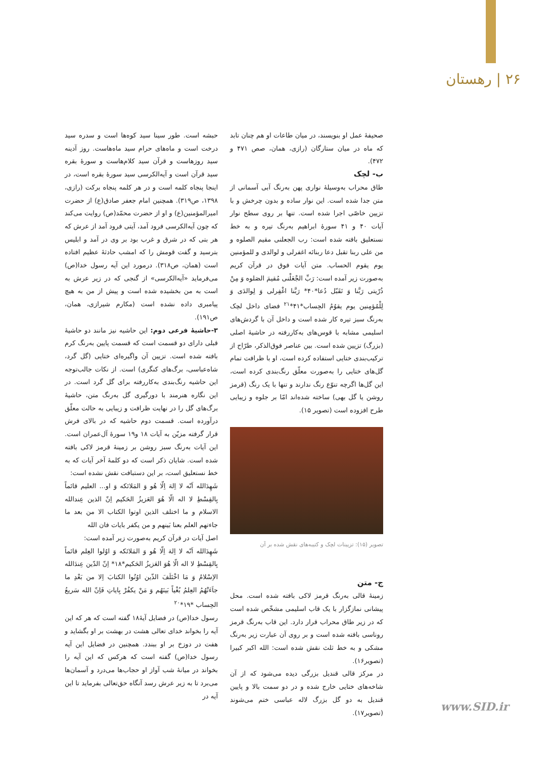۲۶ | رهستان
حبشه است. طور سینا سید کوه‌ها است و سدره سید درخت است و ماه‌های حرام سید ماه‌هاست. روز آدینه سید روزهاست و قرآن سید کلام‌هاست و سورهٔ بقره سید قرآن است و آیه‌الکرسی سید سورهٔ بقره است، در اینجا پنجاه کلمه است و در هر کلمه پنجاه برکت (رازی، ۱۳۹۸، ص۳۱۹). همچنین امام جعفر صادق(ع) از حضرت امیرالمؤمنین(ع) و او از حضرت محمّد(ص) روایت می‌کند که چون آیه‌الکرسی فرود آمد، آیتی فرود آمد از عرش که هر بتی که در شرق و غرب بود بر وی در آمد و ابلیس بترسید و گفت قومش را که امشب حادثهٔ عظیم افتاده است (همان، ص۳۱۸). درمورد این آیه رسول خدا(ص) می‌فرماید «آیه‌الکرسی» از گنجی که در زیر عرش به است به من بخشیده شده است و پیش از من به هیچ پیامبری داده نشده است (مکارم شیرازی، همان، ص۱۹۱).
۳-حاشیهٔ فرعی دوم: این حاشیه نیز مانند دو حاشیهٔ قبلی دارای دو قسمت است که قسمت پایین به‌رنگ کرم بافته شده است. تزیین آن واگیره‌ای ختایی (گل گرد، شاه‌عباسی، برگ‌های کنگری) است. از نکات جالب‌توجه این حاشیه رنگ‌بندی به‌کاررفته برای گل گرد است. در این نگاره هنرمند با دورگیری گل به‌رنگ متن، حاشیهٔ برگ‌های گل را در نهایت ظرافت و زیبایی به حالت معلّق درآورده است. قسمت دوم حاشیه که در بالای فرش قرار گرفته مزیّن به آیات ۱۸ و۱۹ سورهٔ آل‌عمران است. این آیات به‌رنگ سبز روشن بر زمینهٔ قرمز لاکی بافته شده است. شایان ذکر است که دو کلمهٔ آخر آیات که به خط نستعلیق است، بر این دستبافت نقش نشده است:
شَهِدَالله اَنّه لا اِلهَ اِلّا هُو وَ المَلائکه وَ او... العلیم قائماً بِالقِسْطِ لا اله الّا هُوَ العَزیزُ الحَکیم اِنّ الذین عِندالله الاسلام و ما اختلف الذین اوتوا الکتاب الا من بعد ما جاءتهم العلم بعنا بَینهم و من یکفر بایات فان الله
اصل آیات در قرآن کریم به‌صورت زیر آمده است:
شَهِدَالله اَنّه لا اِلهَ اِلّا هُو وَ المَلائکه وَ اوُلوا العِلم قائماً بِالقِسْطِ لا اله الّا هُوَ العَزیزُ الحَکیم*۱۸* اِنّ الدّین عِندَالله الاِسْلامُ وَ مَا اخْتَلَفَ الذّین اوُتُوا الکتابَ اِلا من بَعْدِ ما جاَءَتْهُمُ العِلمُ بُغْیاً بَینَهُم وَ مَنْ یکفُرْ بِایاتِ فَاِنّ الله سَریعُ الحِساب *۱۹*<sup>۲۰</sup>
رسول خدا(ص) در فضایل آیهٔ۱۸ گفته است که هر که این آیه را بخواند خدای تعالی هشت در بهشت بر او بگشاید و هفت در دوزخ بر او ببندد. همچنین در فضایل این آیه رسول خدا(ص) گفته است که هرکس که این آیه را بخواند در میانهٔ شب آواز او حجاب‌ها می‌درد و آسمان‌ها می‌برد تا به زیر عرش رسد آنگاه حق‌تعالی بفرماید تا این آیه در
صحیفهٔ عمل او بنویسند، در میان طاعات او هم چنان تابد که ماه در میان ستارگان (رازی، همان، صص ۴۷۱ و ۴۷۲).
ب- لچک
طاق محراب به‌وسیلهٔ نواری پهن به‌رنگ آبی آسمانی از متن جدا شده است. این نوار ساده و بدون چرخش و با تزیین خاصّی اجرا شده است. تنها بر روی سطح نوار آیات ۴۰ و ۴۱ سورهٔ ابراهیم به‌رنگ تیره و به خط نستعلیق بافته شده است: رب الجعلنی مقیم الصلوه و من علی ربنا تقبل دعا ربنائه اغفرلی و لوالدی و للمؤمنین یوم یقوم الحساب. متن آیات فوق در قرآن کریم به‌صورت زیر آمده است: رَبِّ الجْعَلْنی مُقیمَ الصَلوه وَ مِنْ ذُرّیتی رَبَّنا وَ تَقَبّل دُعا*۴۰* رَبَّنا اغْفِرلی وَ لِوالدَی وَ لِلْمُؤمِنین یوم یقوُمُ الحِساب*۴۱*<sup>۲۱</sup> فضای داخل لچک به‌رنگ سبز تیره کار شده است و داخل آن با گردش‌های اسلیمی مشابه با قوس‌های به‌کاررفته در حاشیهٔ اصلی (بزرگ) تزیین شده است. بین عناصر فوق‌الذکر، طرّاح از ترکیب‌بندی ختایی استفاده کرده است، او با ظرافت تمام گل‌های ختایی را به‌صورت معلّق رنگ‌بندی کرده است، این گل‌ها اگرچه تنوّع رنگ ندارند و تنها با یک رنگ (قرمز روشن یا گل بهی) ساخته شده‌اند امّا بر جلوه و زیبایی طرح افزوده است (تصویر ۱۵).
تصویر (۱۵): تزیینات لچک و کتیبه‌های نقش شده بر آن
ج- متن
زمینهٔ قالی به‌رنگ قرمز لاکی بافته شده است. محل پیشانی نمازگزار با یک قاب اسلیمی مشخّص شده است که در زیر طاق محراب قرار دارد. این قاب به‌رنگ قرمز روناسی بافته شده است و بر روی آن عبارت زیر به‌رنگ مشکی و به خط ثلث نقش شده است: الله اکبر کبیرا (تصویر۱۶).
در مرکز قالی قندیل بزرگی دیده می‌شود که از آن شاخه‌های ختایی خارج شده و در دو سمت بالا و پایین قندیل به دو گل بزرگ لاله عباسی ختم می‌شوند (تصویر۱۷).
www.SID.ir